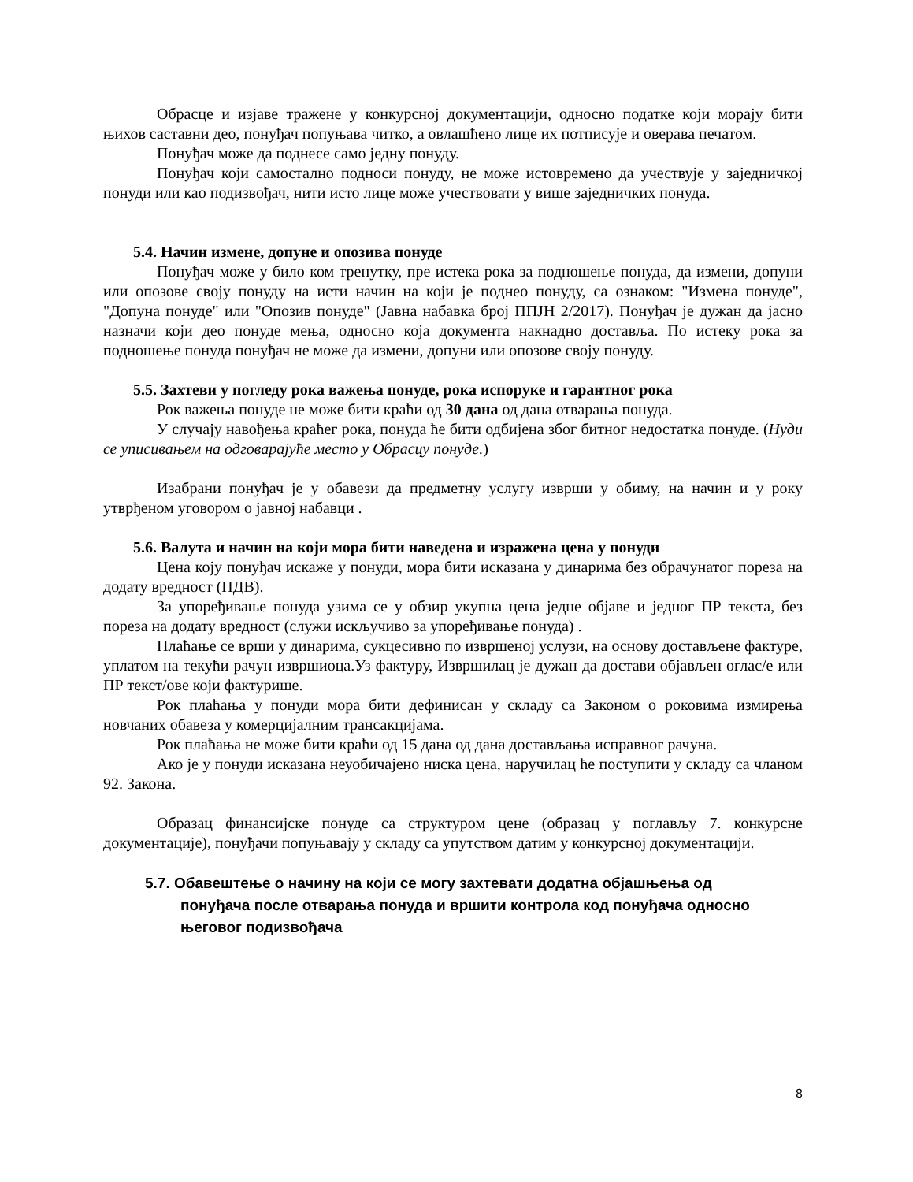Обрасце и изјаве тражене у конкурсној документацији, односно податке који морају бити њихов саставни део, понуђач попуњава читко, а овлашћено лице их потписује и оверава печатом.
Понуђач може да поднесе само једну понуду.
Понуђач који самостално подноси понуду, не може истовремено да учествује у заједничкој понуди или као подизвођач, нити исто лице може учествовати у више заједничких понуда.
5.4. Начин измене, допуне и опозива понуде
Понуђач може у било ком тренутку, пре истека рока за подношење понуда, да измени, допуни или опозове своју понуду на исти начин на који је поднео понуду, са ознаком: "Измена понуде", "Допуна понуде" или "Опозив понуде" (Јавна набавка број ППЈН 2/2017). Понуђач је дужан да јасно назначи који део понуде мења, односно која документа накнадно доставља. По истеку рока за подношење понуда понуђач не може да измени, допуни или опозове своју понуду.
5.5. Захтеви у погледу рока важења понуде, рока испоруке и гарантног рока
Рок важења понуде не може бити краћи од 30 дана од дана отварања понуда.
У случају навођења краћег рока, понуда ће бити одбијена због битног недостатка понуде. (Нуди се уписивањем на одговарајуће место у Обрасцу понуде.)
Изабрани понуђач је у обавези да предметну услугу изврши у обиму, на начин и у року утврђеном уговором о јавној набавци .
5.6. Валута и начин на који мора бити наведена и изражена цена у понуди
Цена коју понуђач искаже у понуди, мора бити исказана у динарима без обрачунатог пореза на додату вредност (ПДВ).
За упоређивање понуда узима се у обзир укупна цена једне објаве и једног ПР текста, без пореза на додату вредност (служи искључиво за упоређивање понуда) .
Плаћање се врши у динарима, сукцесивно по извршеној услузи, на основу достављене фактуре, уплатом на текући рачун извршиоца.Уз фактуру, Извршилац је дужан да достави објављен оглас/е или ПР текст/ове који фактурише.
Рок плаћања у понуди мора бити дефинисан у складу са Законом о роковима измирења новчаних обавеза у комерцијалним трансакцијама.
Рок плаћања не може бити краћи од 15 дана од дана достављања исправног рачуна.
Ако је у понуди исказана неуобичајено ниска цена, наручилац ће поступити у складу са чланом 92. Закона.
Образац финансијске понуде са структуром цене (образац у поглављу 7. конкурсне документације), понуђачи попуњавају у складу са упутством датим у конкурсној документацији.
5.7. Обавештење о начину на који се могу захтевати додатна објашњења од
понуђача после отварања понуда и вршити контрола код понуђача односно његовог подизвођача
8